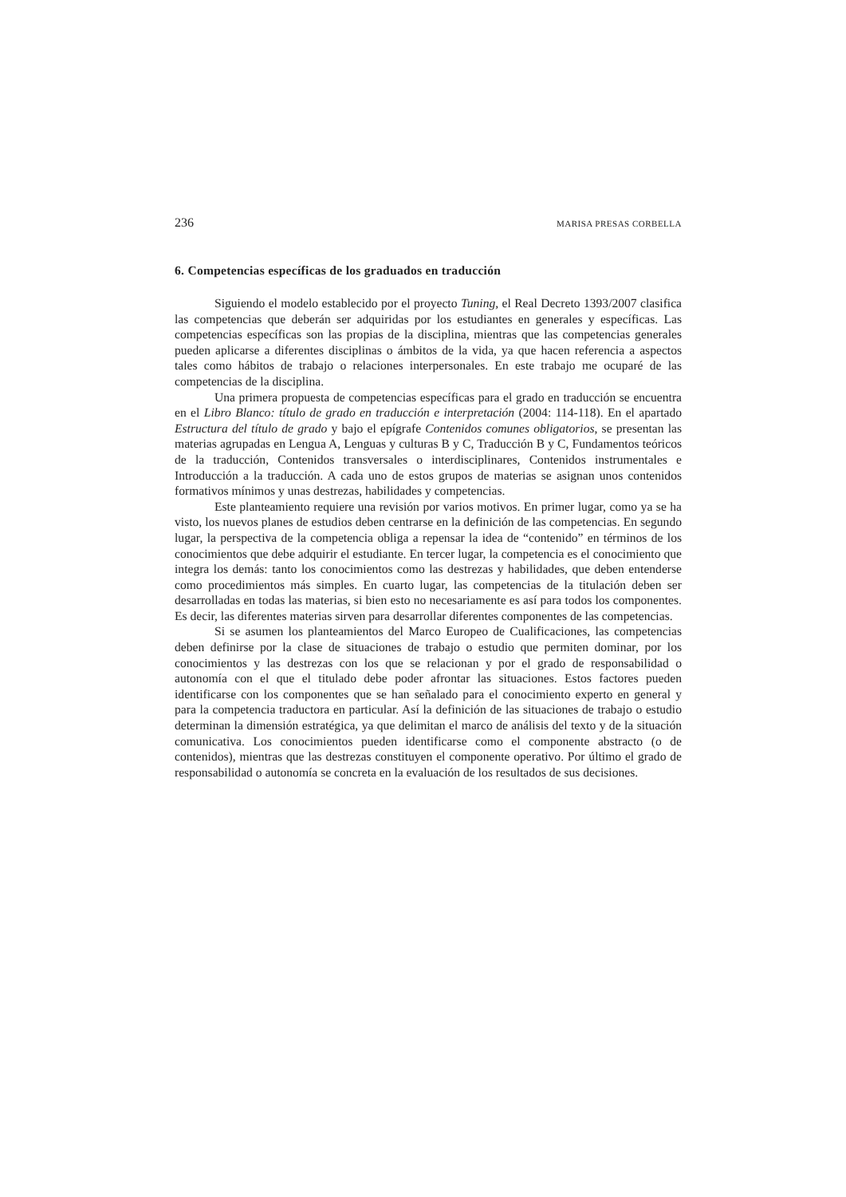236 MARISA PRESAS CORBELLA
6. Competencias específicas de los graduados en traducción
Siguiendo el modelo establecido por el proyecto Tuning, el Real Decreto 1393/2007 clasifica las competencias que deberán ser adquiridas por los estudiantes en generales y específicas. Las competencias específicas son las propias de la disciplina, mientras que las competencias generales pueden aplicarse a diferentes disciplinas o ámbitos de la vida, ya que hacen referencia a aspectos tales como hábitos de trabajo o relaciones interpersonales. En este trabajo me ocuparé de las competencias de la disciplina.
Una primera propuesta de competencias específicas para el grado en traducción se encuentra en el Libro Blanco: título de grado en traducción e interpretación (2004: 114-118). En el apartado Estructura del título de grado y bajo el epígrafe Contenidos comunes obligatorios, se presentan las materias agrupadas en Lengua A, Lenguas y culturas B y C, Traducción B y C, Fundamentos teóricos de la traducción, Contenidos transversales o interdisciplinares, Contenidos instrumentales e Introducción a la traducción. A cada uno de estos grupos de materias se asignan unos contenidos formativos mínimos y unas destrezas, habilidades y competencias.
Este planteamiento requiere una revisión por varios motivos. En primer lugar, como ya se ha visto, los nuevos planes de estudios deben centrarse en la definición de las competencias. En segundo lugar, la perspectiva de la competencia obliga a repensar la idea de “contenido” en términos de los conocimientos que debe adquirir el estudiante. En tercer lugar, la competencia es el conocimiento que integra los demás: tanto los conocimientos como las destrezas y habilidades, que deben entenderse como procedimientos más simples. En cuarto lugar, las competencias de la titulación deben ser desarrolladas en todas las materias, si bien esto no necesariamente es así para todos los componentes. Es decir, las diferentes materias sirven para desarrollar diferentes componentes de las competencias.
Si se asumen los planteamientos del Marco Europeo de Cualificaciones, las competencias deben definirse por la clase de situaciones de trabajo o estudio que permiten dominar, por los conocimientos y las destrezas con los que se relacionan y por el grado de responsabilidad o autonomía con el que el titulado debe poder afrontar las situaciones. Estos factores pueden identificarse con los componentes que se han señalado para el conocimiento experto en general y para la competencia traductora en particular. Así la definición de las situaciones de trabajo o estudio determinan la dimensión estratégica, ya que delimitan el marco de análisis del texto y de la situación comunicativa. Los conocimientos pueden identificarse como el componente abstracto (o de contenidos), mientras que las destrezas constituyen el componente operativo. Por último el grado de responsabilidad o autonomía se concreta en la evaluación de los resultados de sus decisiones.